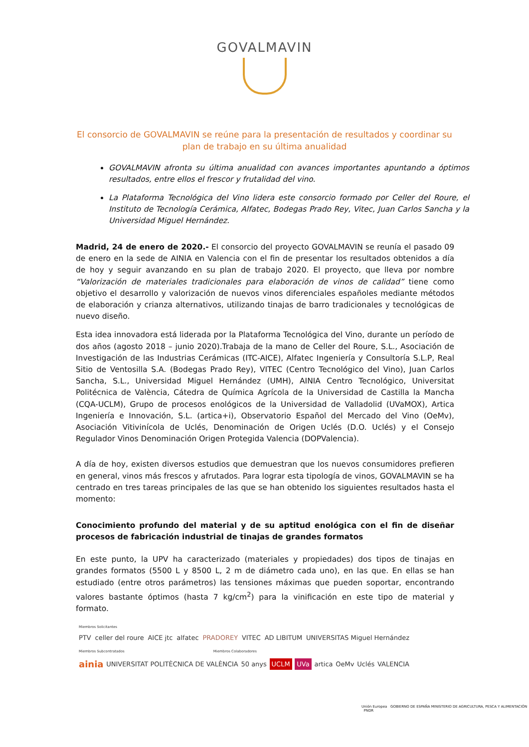GOVALMAVIN
El consorcio de GOVALMAVIN se reúne para la presentación de resultados y coordinar su plan de trabajo en su última anualidad
GOVALMAVIN afronta su última anualidad con avances importantes apuntando a óptimos resultados, entre ellos el frescor y frutalidad del vino.
La Plataforma Tecnológica del Vino lidera este consorcio formado por Celler del Roure, el Instituto de Tecnología Cerámica, Alfatec, Bodegas Prado Rey, Vitec, Juan Carlos Sancha y la Universidad Miguel Hernández.
Madrid, 24 de enero de 2020.- El consorcio del proyecto GOVALMAVIN se reunía el pasado 09 de enero en la sede de AINIA en Valencia con el fin de presentar los resultados obtenidos a día de hoy y seguir avanzando en su plan de trabajo 2020. El proyecto, que lleva por nombre “Valorización de materiales tradicionales para elaboración de vinos de calidad” tiene como objetivo el desarrollo y valorización de nuevos vinos diferenciales españoles mediante métodos de elaboración y crianza alternativos, utilizando tinajas de barro tradicionales y tecnológicas de nuevo diseño.
Esta idea innovadora está liderada por la Plataforma Tecnológica del Vino, durante un período de dos años (agosto 2018 – junio 2020).Trabaja de la mano de Celler del Roure, S.L., Asociación de Investigación de las Industrias Cerámicas (ITC-AICE), Alfatec Ingeniería y Consultoría S.L.P, Real Sitio de Ventosilla S.A. (Bodegas Prado Rey), VITEC (Centro Tecnológico del Vino), Juan Carlos Sancha, S.L., Universidad Miguel Hernández (UMH), AINIA Centro Tecnológico, Universitat Politécnica de València, Cátedra de Química Agrícola de la Universidad de Castilla la Mancha (CQA-UCLM), Grupo de procesos enológicos de la Universidad de Valladolid (UVaMOX), Artica Ingeniería e Innovación, S.L. (artica+i), Observatorio Español del Mercado del Vino (OeMv), Asociación Vitivinícola de Uclés, Denominación de Origen Uclés (D.O. Uclés) y el Consejo Regulador Vinos Denominación Origen Protegida Valencia (DOPValencia).
A día de hoy, existen diversos estudios que demuestran que los nuevos consumidores prefieren en general, vinos más frescos y afrutados. Para lograr esta tipología de vinos, GOVALMAVIN se ha centrado en tres tareas principales de las que se han obtenido los siguientes resultados hasta el momento:
Conocimiento profundo del material y de su aptitud enológica con el fin de diseñar procesos de fabricación industrial de tinajas de grandes formatos
En este punto, la UPV ha caracterizado (materiales y propiedades) dos tipos de tinajas en grandes formatos (5500 L y 8500 L, 2 m de diámetro cada uno), en las que. En ellas se han estudiado (entre otros parámetros) las tensiones máximas que pueden soportar, encontrando valores bastante óptimos (hasta 7 kg/cm<sup>2</sup>) para la vinificación en este tipo de material y formato.
Miembros Solicitantes
PTV celler del roure AICE jtc alfatec PRADOREY VITEC AD LIBITUM UNIVERSITAS Miguel Hernández
Miembros Subcontratados Miembros Colaboradores
ainia UNIVERSITAT POLITÈCNICA DE VALÈNCIA 50 anys UCLM UVa artica OeMv Uclés VALENCIA
Unión Europea GOBIERNO DE ESPAÑA MINISTERIO DE AGRICULTURA, PESCA Y ALIMENTACIÓN PNDR